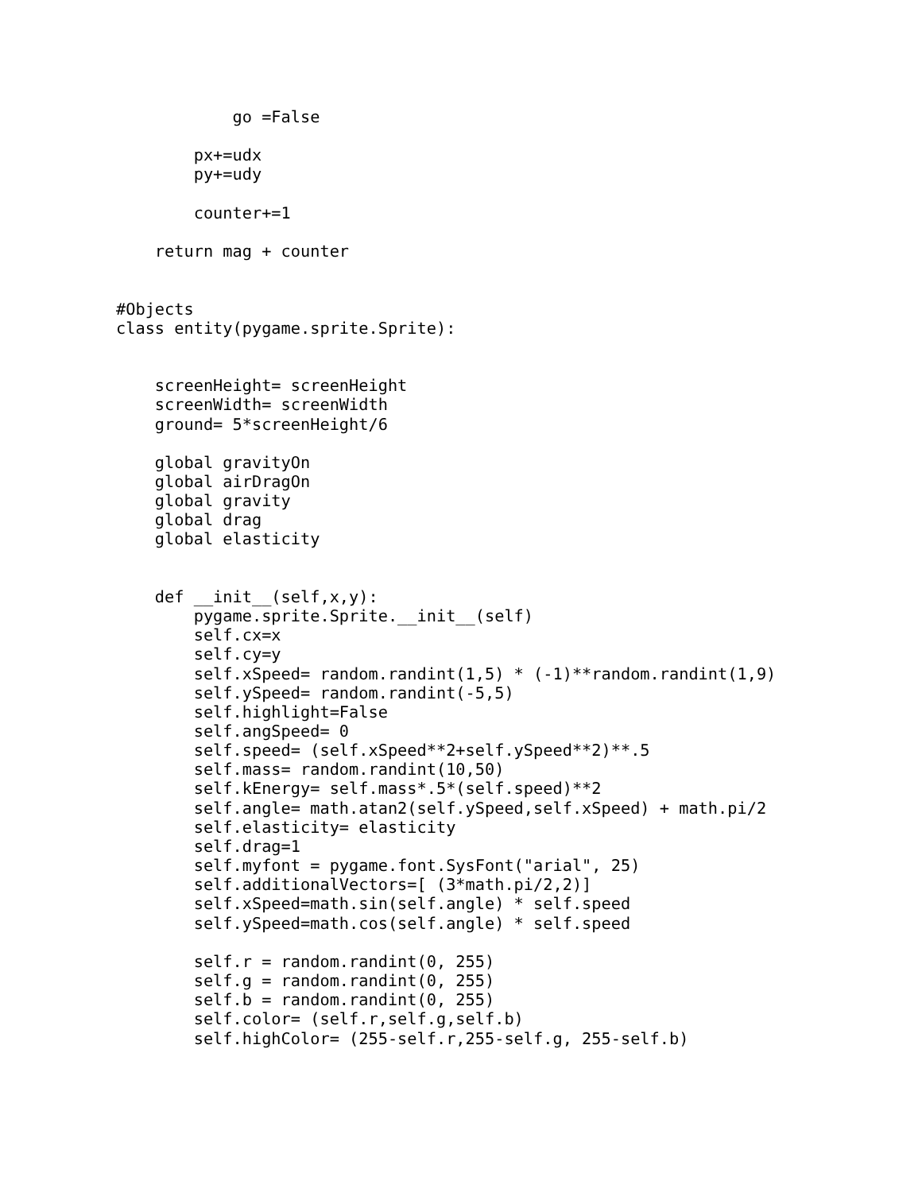go =False

        px+=udx
        py+=udy

        counter+=1

    return mag + counter


#Objects
class entity(pygame.sprite.Sprite):


    screenHeight= screenHeight
    screenWidth= screenWidth
    ground= 5*screenHeight/6

    global gravityOn
    global airDragOn
    global gravity
    global drag
    global elasticity


    def __init__(self,x,y):
        pygame.sprite.Sprite.__init__(self)
        self.cx=x
        self.cy=y
        self.xSpeed= random.randint(1,5) * (-1)**random.randint(1,9)
        self.ySpeed= random.randint(-5,5)
        self.highlight=False
        self.angSpeed= 0
        self.speed= (self.xSpeed**2+self.ySpeed**2)**.5
        self.mass= random.randint(10,50)
        self.kEnergy= self.mass*.5*(self.speed)**2
        self.angle= math.atan2(self.ySpeed,self.xSpeed) + math.pi/2
        self.elasticity= elasticity
        self.drag=1
        self.myfont = pygame.font.SysFont("arial", 25)
        self.additionalVectors=[ (3*math.pi/2,2)]
        self.xSpeed=math.sin(self.angle) * self.speed
        self.ySpeed=math.cos(self.angle) * self.speed

        self.r = random.randint(0, 255)
        self.g = random.randint(0, 255)
        self.b = random.randint(0, 255)
        self.color= (self.r,self.g,self.b)
        self.highColor= (255-self.r,255-self.g, 255-self.b)